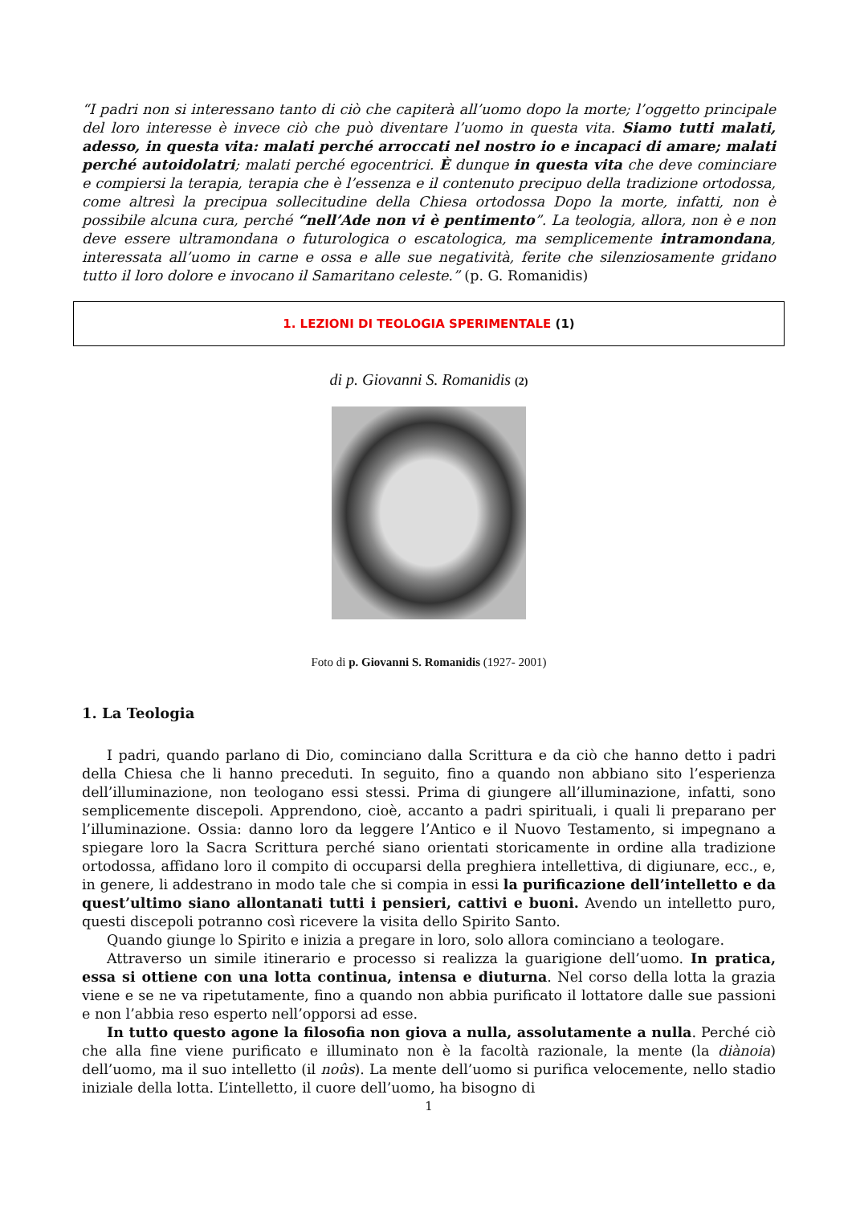“I padri non si interessano tanto di ciò che capiterà all’uomo dopo la morte; l’oggetto principale del loro interesse è invece ciò che può diventare l’uomo in questa vita. Siamo tutti malati, adesso, in questa vita: malati perché arroccati nel nostro io e incapaci di amare; malati perché autoidolatri; malati perché egocentrici. È dunque in questa vita che deve cominciare e compiersi la terapia, terapia che è l’essenza e il contenuto precipuo della tradizione ortodossa, come altresì la precipua sollecitudine della Chiesa ortodossa Dopo la morte, infatti, non è possibile alcuna cura, perché “nell’Ade non vi è pentimento”. La teologia, allora, non è e non deve essere ultramondana o futurologica o escatologica, ma semplicemente intramondana, interessata all’uomo in carne e ossa e alle sue negatività, ferite che silenziosamente gridano tutto il loro dolore e invocano il Samaritano celeste.” (p. G. Romanidis)
1. LEZIONI DI TEOLOGIA SPERIMENTALE (1)
di p. Giovanni S. Romanidis (2)
Foto di p. Giovanni S. Romanidis (1927- 2001)
1. La Teologia
I padri, quando parlano di Dio, cominciano dalla Scrittura e da ciò che hanno detto i padri della Chiesa che li hanno preceduti. In seguito, fino a quando non abbiano sito l’esperienza dell’illuminazione, non teologano essi stessi. Prima di giungere all’illuminazione, infatti, sono semplicemente discepoli. Apprendono, cioè, accanto a padri spirituali, i quali li preparano per l’illuminazione. Ossia: danno loro da leggere l’Antico e il Nuovo Testamento, si impegnano a spiegare loro la Sacra Scrittura perché siano orientati storicamente in ordine alla tradizione ortodossa, affidano loro il compito di occuparsi della preghiera intellettiva, di digiunare, ecc., e, in genere, li addestrano in modo tale che si compia in essi la purificazione dell’intelletto e da quest’ultimo siano allontanati tutti i pensieri, cattivi e buoni. Avendo un intelletto puro, questi discepoli potranno così ricevere la visita dello Spirito Santo.
Quando giunge lo Spirito e inizia a pregare in loro, solo allora cominciano a teologare.
Attraverso un simile itinerario e processo si realizza la guarigione dell’uomo. In pratica, essa si ottiene con una lotta continua, intensa e diuturna. Nel corso della lotta la grazia viene e se ne va ripetutamente, fino a quando non abbia purificato il lottatore dalle sue passioni e non l’abbia reso esperto nell’opporsi ad esse.
In tutto questo agone la filosofia non giova a nulla, assolutamente a nulla. Perché ciò che alla fine viene purificato e illuminato non è la facoltà razionale, la mente (la diànoia) dell’uomo, ma il suo intelletto (il noûs). La mente dell’uomo si purifica velocemente, nello stadio iniziale della lotta. L’intelletto, il cuore dell’uomo, ha bisogno di
1